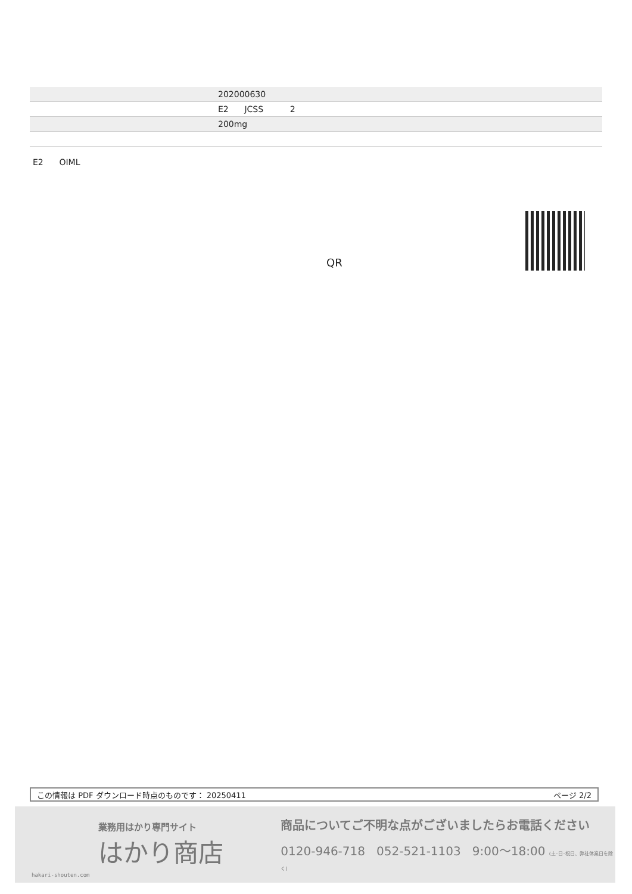| | 202000630 |
| | E2 JCSS 2 |
| | 200mg |
E2 OIML
QR
この情報は PDF ダウンロード時点のものです： 20250411 ページ 2/2
hakari-shouten.com
業務用はかり専門サイト
はかり商店
商品についてご不明な点がございましたらお電話ください
0120-946-718 052-521-1103 9:00〜18:00 (土･日･祝日、弊社休業日を除く)